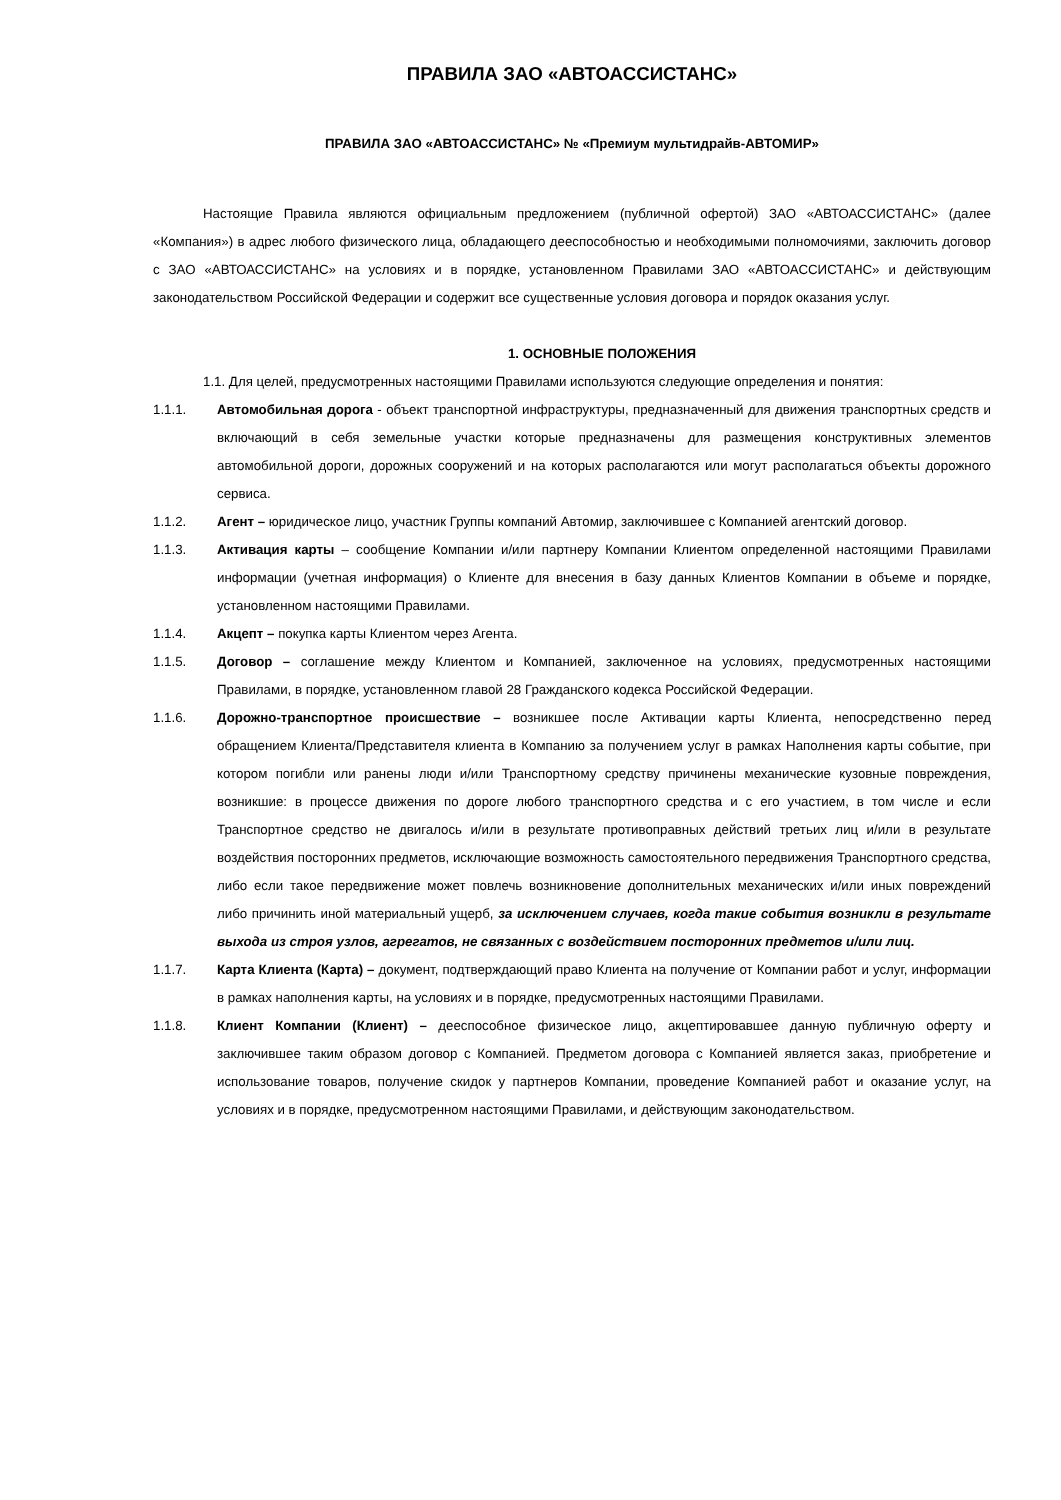ПРАВИЛА ЗАО «АВТОАССИСТАНС»
ПРАВИЛА ЗАО «АВТОАССИСТАНС» № «Премиум мультидрайв-АВТОМИР»
Настоящие Правила являются официальным предложением (публичной офертой) ЗАО «АВТОАССИСТАНС» (далее «Компания») в адрес любого физического лица, обладающего дееспособностью и необходимыми полномочиями, заключить договор с ЗАО «АВТОАССИСТАНС» на условиях и в порядке, установленном Правилами ЗАО «АВТОАССИСТАНС» и действующим законодательством Российской Федерации и содержит все существенные условия договора и порядок оказания услуг.
1. ОСНОВНЫЕ ПОЛОЖЕНИЯ
1.1. Для целей, предусмотренных настоящими Правилами используются следующие определения и понятия:
1.1.1. Автомобильная дорога - объект транспортной инфраструктуры, предназначенный для движения транспортных средств и включающий в себя земельные участки которые предназначены для размещения конструктивных элементов автомобильной дороги, дорожных сооружений и на которых располагаются или могут располагаться объекты дорожного сервиса.
1.1.2. Агент – юридическое лицо, участник Группы компаний Автомир, заключившее с Компанией агентский договор.
1.1.3. Активация карты – сообщение Компании и/или партнеру Компании Клиентом определенной настоящими Правилами информации (учетная информация) о Клиенте для внесения в базу данных Клиентов Компании в объеме и порядке, установленном настоящими Правилами.
1.1.4. Акцепт – покупка карты Клиентом через Агента.
1.1.5. Договор – соглашение между Клиентом и Компанией, заключенное на условиях, предусмотренных настоящими Правилами, в порядке, установленном главой 28 Гражданского кодекса Российской Федерации.
1.1.6. Дорожно-транспортное происшествие – возникшее после Активации карты Клиента, непосредственно перед обращением Клиента/Представителя клиента в Компанию за получением услуг в рамках Наполнения карты событие, при котором погибли или ранены люди и/или Транспортному средству причинены механические кузовные повреждения, возникшие: в процессе движения по дороге любого транспортного средства и с его участием, в том числе и если Транспортное средство не двигалось и/или в результате противоправных действий третьих лиц и/или в результате воздействия посторонних предметов, исключающие возможность самостоятельного передвижения Транспортного средства, либо если такое передвижение может повлечь возникновение дополнительных механических и/или иных повреждений либо причинить иной материальный ущерб, за исключением случаев, когда такие события возникли в результате выхода из строя узлов, агрегатов, не связанных с воздействием посторонних предметов и/или лиц.
1.1.7. Карта Клиента (Карта) – документ, подтверждающий право Клиента на получение от Компании работ и услуг, информации в рамках наполнения карты, на условиях и в порядке, предусмотренных настоящими Правилами.
1.1.8. Клиент Компании (Клиент) – дееспособное физическое лицо, акцептировавшее данную публичную оферту и заключившее таким образом договор с Компанией. Предметом договора с Компанией является заказ, приобретение и использование товаров, получение скидок у партнеров Компании, проведение Компанией работ и оказание услуг, на условиях и в порядке, предусмотренном настоящими Правилами, и действующим законодательством.